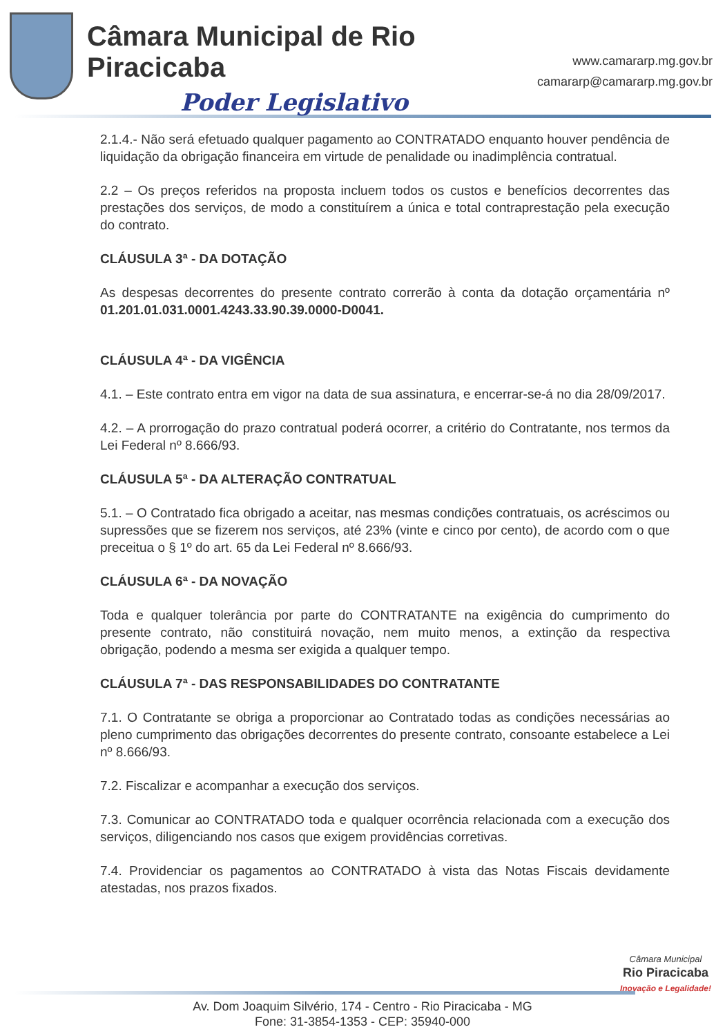Câmara Municipal de Rio Piracicaba
Poder Legislativo
www.camararp.mg.gov.br
camararp@camararp.mg.gov.br
2.1.4.- Não será efetuado qualquer pagamento ao CONTRATADO enquanto houver pendência de liquidação da obrigação financeira em virtude de penalidade ou inadimplência contratual.
2.2 – Os preços referidos na proposta incluem todos os custos e benefícios decorrentes das prestações dos serviços, de modo a constituírem a única e total contraprestação pela execução do contrato.
CLÁUSULA 3ª - DA DOTAÇÃO
As despesas decorrentes do presente contrato correrão à conta da dotação orçamentária nº 01.201.01.031.0001.4243.33.90.39.0000-D0041.
CLÁUSULA 4ª - DA VIGÊNCIA
4.1. – Este contrato entra em vigor na data de sua assinatura, e encerrar-se-á no dia 28/09/2017.
4.2. – A prorrogação do prazo contratual poderá ocorrer, a critério do Contratante, nos termos da Lei Federal nº 8.666/93.
CLÁUSULA 5ª - DA ALTERAÇÃO CONTRATUAL
5.1. – O Contratado fica obrigado a aceitar, nas mesmas condições contratuais, os acréscimos ou supressões que se fizerem nos serviços, até 23% (vinte e cinco por cento), de acordo com o que preceitua o § 1º do art. 65 da Lei Federal nº 8.666/93.
CLÁUSULA 6ª - DA NOVAÇÃO
Toda e qualquer tolerância por parte do CONTRATANTE na exigência do cumprimento do presente contrato, não constituirá novação, nem muito menos, a extinção da respectiva obrigação, podendo a mesma ser exigida a qualquer tempo.
CLÁUSULA 7ª - DAS RESPONSABILIDADES DO CONTRATANTE
7.1. O Contratante se obriga a proporcionar ao Contratado todas as condições necessárias ao pleno cumprimento das obrigações decorrentes do presente contrato, consoante estabelece a Lei nº 8.666/93.
7.2. Fiscalizar e acompanhar a execução dos serviços.
7.3. Comunicar ao CONTRATADO toda e qualquer ocorrência relacionada com a execução dos serviços, diligenciando nos casos que exigem providências corretivas.
7.4. Providenciar os pagamentos ao CONTRATADO à vista das Notas Fiscais devidamente atestadas, nos prazos fixados.
Câmara Municipal
Rio Piracicaba
Inovação e Legalidade!
Av. Dom Joaquim Silvério, 174 - Centro - Rio Piracicaba - MG
Fone: 31-3854-1353 - CEP: 35940-000